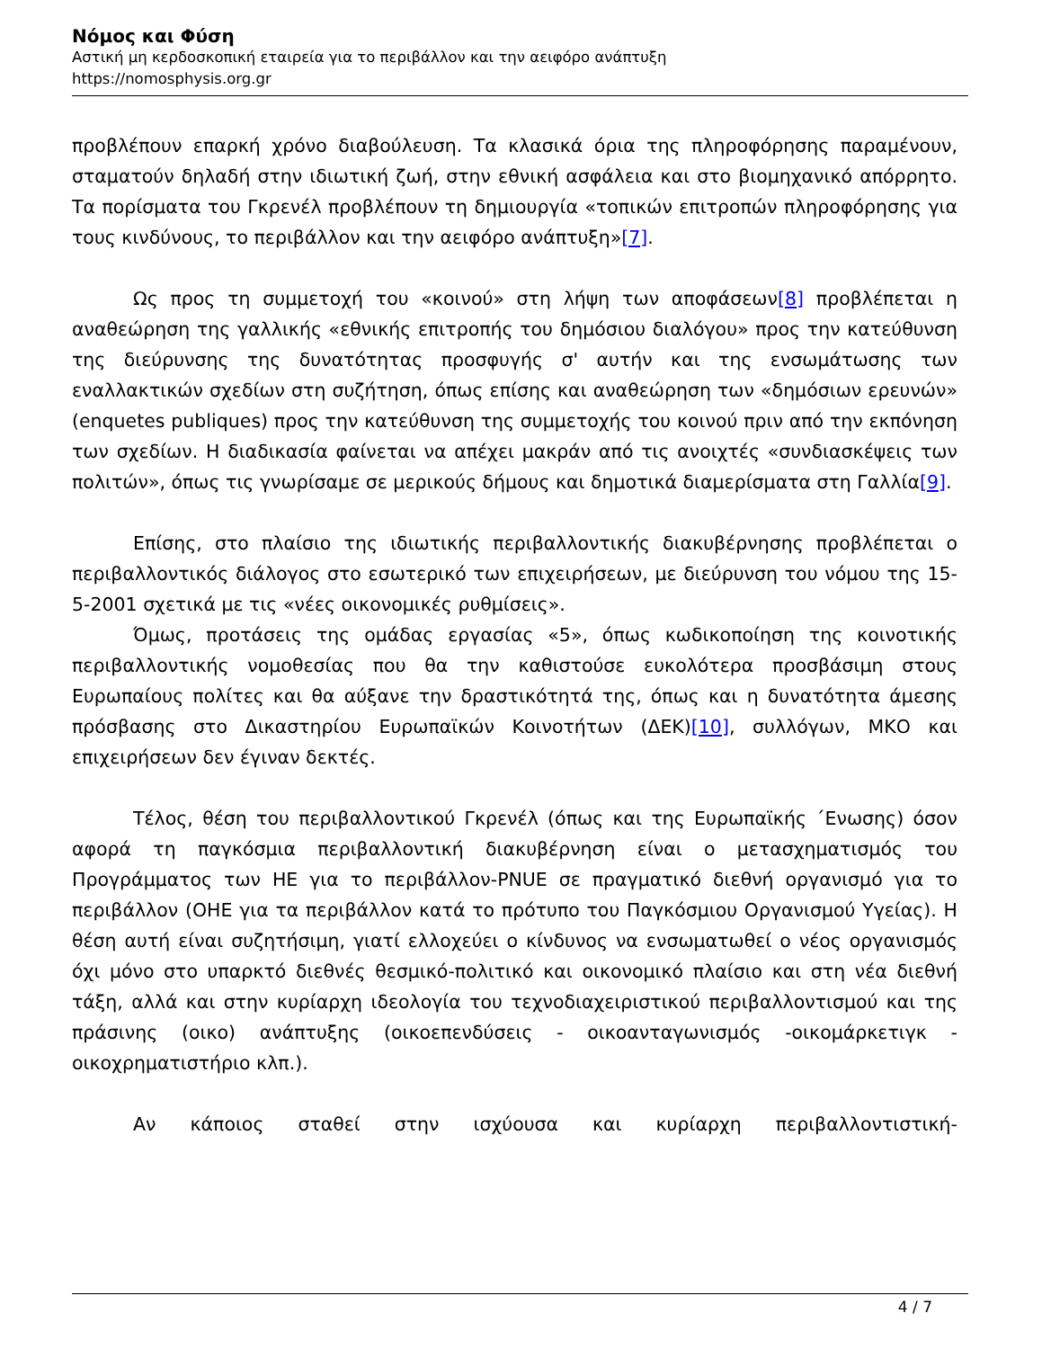Νόμος και Φύση
Αστική μη κερδοσκοπική εταιρεία για το περιβάλλον και την αειφόρο ανάπτυξη
https://nomosphysis.org.gr
προβλέπουν επαρκή χρόνο διαβούλευση. Τα κλασικά όρια της πληροφόρησης παραμένουν, σταματούν δηλαδή στην ιδιωτική ζωή, στην εθνική ασφάλεια και στο βιομηχανικό απόρρητο. Τα πορίσματα του Γκρενέλ προβλέπουν τη δημιουργία «τοπικών επιτροπών πληροφόρησης για τους κινδύνους, το περιβάλλον και την αειφόρο ανάπτυξη»[7].
Ως προς τη συμμετοχή του «κοινού» στη λήψη των αποφάσεων[8] προβλέπεται η αναθεώρηση της γαλλικής «εθνικής επιτροπής του δημόσιου διαλόγου» προς την κατεύθυνση της διεύρυνσης της δυνατότητας προσφυγής σ' αυτήν και της ενσωμάτωσης των εναλλακτικών σχεδίων στη συζήτηση, όπως επίσης και αναθεώρηση των «δημόσιων ερευνών» (enquetes publiques) προς την κατεύθυνση της συμμετοχής του κοινού πριν από την εκπόνηση των σχεδίων. Η διαδικασία φαίνεται να απέχει μακράν από τις ανοιχτές «συνδιασκέψεις των πολιτών», όπως τις γνωρίσαμε σε μερικούς δήμους και δημοτικά διαμερίσματα στη Γαλλία[9].
Επίσης, στο πλαίσιο της ιδιωτικής περιβαλλοντικής διακυβέρνησης προβλέπεται ο περιβαλλοντικός διάλογος στο εσωτερικό των επιχειρήσεων, με διεύρυνση του νόμου της 15-5-2001 σχετικά με τις «νέες οικονομικές ρυθμίσεις».
Όμως, προτάσεις της ομάδας εργασίας «5», όπως κωδικοποίηση της κοινοτικής περιβαλλοντικής νομοθεσίας που θα την καθιστούσε ευκολότερα προσβάσιμη στους Ευρωπαίους πολίτες και θα αύξανε την δραστικότητά της, όπως και η δυνατότητα άμεσης πρόσβασης στο Δικαστηρίου Ευρωπαϊκών Κοινοτήτων (ΔΕΚ)[10], συλλόγων, ΜΚΟ και επιχειρήσεων δεν έγιναν δεκτές.
Τέλος, θέση του περιβαλλοντικού Γκρενέλ (όπως και της Ευρωπαϊκής ΄Ενωσης) όσον αφορά τη παγκόσμια περιβαλλοντική διακυβέρνηση είναι ο μετασχηματισμός του Προγράμματος των ΗΕ για το περιβάλλον-PNUE σε πραγματικό διεθνή οργανισμό για το περιβάλλον (ΟΗΕ για τα περιβάλλον κατά το πρότυπο του Παγκόσμιου Οργανισμού Υγείας). Η θέση αυτή είναι συζητήσιμη, γιατί ελλοχεύει ο κίνδυνος να ενσωματωθεί ο νέος οργανισμός όχι μόνο στο υπαρκτό διεθνές θεσμικό-πολιτικό και οικονομικό πλαίσιο και στη νέα διεθνή τάξη, αλλά και στην κυρίαρχη ιδεολογία του τεχνοδιαχειριστικού περιβαλλοντισμού και της πράσινης (οικο) ανάπτυξης (οικοεπενδύσεις - οικοανταγωνισμός -οικομάρκετιγκ - οικοχρηματιστήριο κλπ.).
Αν κάποιος σταθεί στην ισχύουσα και κυρίαρχη περιβαλλοντιστική-
4 / 7